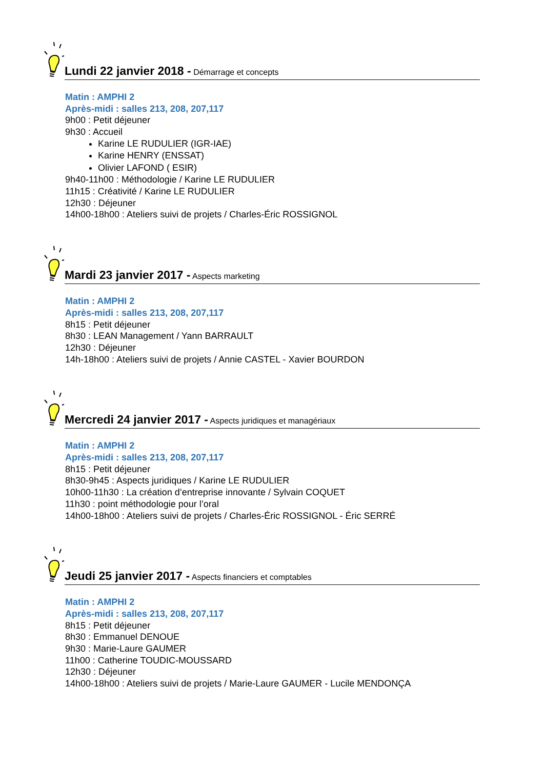Lundi 22 janvier 2018 - Démarrage et concepts
Matin : AMPHI 2
Après-midi : salles 213, 208, 207,117
9h00 : Petit déjeuner
9h30 : Accueil
Karine LE RUDULIER (IGR-IAE)
Karine HENRY (ENSSAT)
Olivier LAFOND ( ESIR)
9h40-11h00 : Méthodologie / Karine LE RUDULIER
11h15 : Créativité / Karine LE RUDULIER
12h30 : Déjeuner
14h00-18h00 : Ateliers suivi de projets / Charles-Éric ROSSIGNOL
Mardi 23 janvier 2017 - Aspects marketing
Matin : AMPHI 2
Après-midi : salles 213, 208, 207,117
8h15 : Petit déjeuner
8h30 : LEAN Management / Yann BARRAULT
12h30 : Déjeuner
14h-18h00 : Ateliers suivi de projets / Annie CASTEL - Xavier BOURDON
Mercredi 24 janvier 2017 - Aspects juridiques et managériaux
Matin : AMPHI 2
Après-midi : salles 213, 208, 207,117
8h15 : Petit déjeuner
8h30-9h45 : Aspects juridiques / Karine LE RUDULIER
10h00-11h30 : La création d’entreprise innovante / Sylvain COQUET
11h30 : point méthodologie pour l’oral
14h00-18h00 : Ateliers suivi de projets / Charles-Éric ROSSIGNOL - Éric SERRÉ
Jeudi 25 janvier 2017 - Aspects financiers et comptables
Matin : AMPHI 2
Après-midi : salles 213, 208, 207,117
8h15 : Petit déjeuner
8h30 : Emmanuel DENOUE
9h30 : Marie-Laure GAUMER
11h00 : Catherine TOUDIC-MOUSSARD
12h30 : Déjeuner
14h00-18h00 : Ateliers suivi de projets / Marie-Laure GAUMER - Lucile MENDONÇA